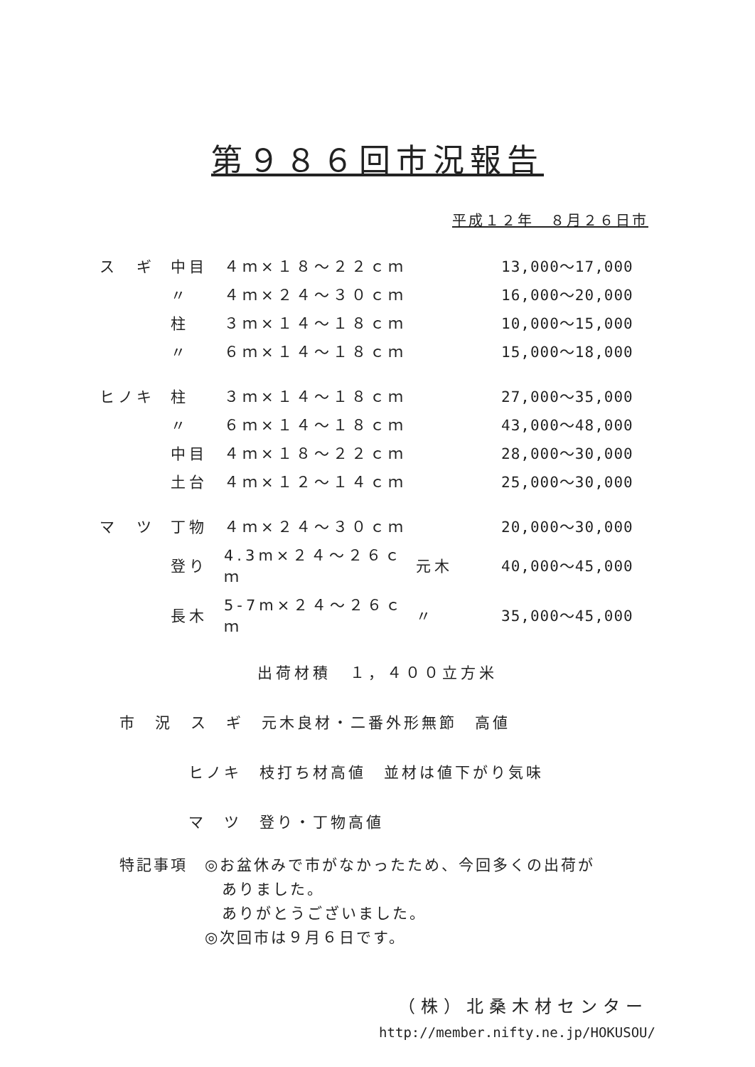第９８６回市況報告
平成１２年　８月２６日市
| ス ギ | 中目 | ４ｍ×１８～２２ｃｍ | | 13,000～17,000 |
| | 〃 | ４ｍ×２４～３０ｃｍ | | 16,000～20,000 |
| | 柱 | ３ｍ×１４～１８ｃｍ | | 10,000～15,000 |
| | 〃 | ６ｍ×１４～１８ｃｍ | | 15,000～18,000 |
| ヒノキ | 柱 | ３ｍ×１４～１８ｃｍ | | 27,000～35,000 |
| | 〃 | ６ｍ×１４～１８ｃｍ | | 43,000～48,000 |
| | 中目 | ４ｍ×１８～２２ｃｍ | | 28,000～30,000 |
| | 土台 | ４ｍ×１２～１４ｃｍ | | 25,000～30,000 |
| マ ツ | 丁物 | ４ｍ×２４～３０ｃｍ | | 20,000～30,000 |
| | 登り | 4.3m×２４～２６ｃｍ | 元木 | 40,000～45,000 |
| | 長木 | 5-7m×２４～２６ｃｍ | 〃 | 35,000～45,000 |
出荷材積　１，４００立方米
市　況　ス　ギ　元木良材・二番外形無節　高値
ヒノキ　枝打ち材高値　並材は値下がり気味
マ　ツ　登り・丁物高値
特記事項　◎お盆休みで市がなかったため、今回多くの出荷が
　　　　　　ありました。
　　　　　　ありがとうございました。
　　　　　◎次回市は９月６日です。
（株）北桑木材センター
http://member.nifty.ne.jp/HOKUSOU/